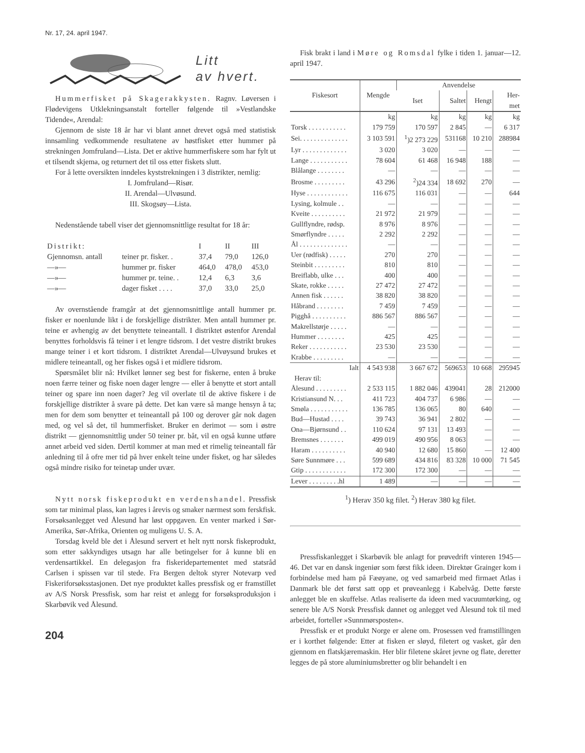Nr. 17, 24. april 1947.
Litt
av hvert.
Hummerfisket på Skagerakkysten. Ragnv. Løversen i Flødevigens Utklekningsanstalt forteller følgende til »Vestlandske Tidende«, Arendal:
Gjennom de siste 18 år har vi blant annet drevet også med statistisk innsamling vedkommende resultatene av høstfisket etter hummer på strekningen Jomfruland—Lista. Det er aktive hummerfiskere som har fylt ut et tilsendt skjema, og returnert det til oss etter fiskets slutt.
For å lette oversikten inndeles kyststrekningen i 3 distrikter, nemlig:
I. Jomfruland—Risør.
II. Arendal—Ulvøsund.
III. Skogsøy—Lista.
Nedenstående tabell viser det gjennomsnittlige resultat for 18 år:
| Distrikt: | | I | II | III |
| Gjennomsn. antall | teiner pr. fisker. . | 37,4 | 79,0 | 126,0 |
| —»— | hummer pr. fisker | 464,0 | 478,0 | 453,0 |
| —»— | hummer pr. teine. . | 12,4 | 6,3 | 3,6 |
| —»— | dager fisket . . . . | 37,0 | 33,0 | 25,0 |
Av overnstående framgår at det gjennomsnittlige antall hummer pr. fisker er noenlunde likt i de forskjellige distrikter. Men antall hummer pr. teine er avhengig av det benyttete teineantall. I distriktet østenfor Arendal benyttes forholdsvis få teiner i et lengre tidsrom. I det vestre distrikt brukes mange teiner i et kort tidsrom. I distriktet Arendal—Ulvøysund brukes et midlere teineantall, og her fiskes også i et midlere tidsrom.
Spørsmålet blir nå: Hvilket lønner seg best for fiskerne, enten å bruke noen færre teiner og fiske noen dager lengre — eller å benytte et stort antall teiner og spare inn noen dager? Jeg vil overlate til de aktive fiskere i de forskjellige distrikter å svare på dette. Det kan være så mange hensyn å ta; men for dem som benytter et teineantall på 100 og derover går nok dagen med, og vel så det, til hummerfisket. Bruker en derimot — som i østre distrikt — gjennomsnittlig under 50 teiner pr. båt, vil en også kunne utføre annet arbeid ved siden. Dertil kommer at man med et rimelig teineantall får anledning til å ofre mer tid på hver enkelt teine under fisket, og har således også mindre risiko for teinetap under uvær.
Nytt norsk fiskeprodukt en verdenshandel. Pressfisk som tar minimal plass, kan lagres i årevis og smaker nærmest som ferskfisk. Forsøksanlegget ved Ålesund har løst oppgaven. En venter marked i Sør-Amerika, Sør-Afrika, Orienten og muligens U. S. A.
Torsdag kveld ble det i Ålesund servert et helt nytt norsk fiskeprodukt, som etter sakkyndiges utsagn har alle betingelser for å kunne bli en verdensartikkel. En delegasjon fra fiskeridepartementet med statsråd Carlsen i spissen var til stede. Fra Bergen deltok styrer Notevarp ved Fiskeriforsøksstasjonen. Det nye produktet kalles pressfisk og er framstillet av A/S Norsk Pressfisk, som har reist et anlegg for forsøksproduksjon i Skarbøvik ved Ålesund.
204
Fisk brakt i land i Møre og Romsdal fylke i tiden 1. januar—12. april 1947.
| Fiskesort | Mengde | Anvendelse | | | |
| --- | --- | --- | --- | --- | --- |
| | | Iset | Saltet | Hengt | Her- met |
| | kg | kg | kg | kg | kg |
| Torsk . . . . . . . . . . . | 179 759 | 170 597 | 2 845 | — | 6 317 |
| Sei. . . . . . . . . . . . . . | 3 103 591 | <sup>1</sup>)2 273 229 | 531168 | 10 210 | 288984 |
| Lyr . . . . . . . . . . . . . | 3 020 | 3 020 | — | — | — |
| Lange . . . . . . . . . . . | 78 604 | 61 468 | 16 948 | 188 | — |
| Blålange . . . . . . . . | — | — | — | — | — |
| Brosme . . . . . . . . . | 43 296 | <sup>2</sup>)24 334 | 18 692 | 270 | — |
| Hyse . . . . . . . . . . . . | 116 675 | 116 031 | — | — | 644 |
| Lysing, kolmule . . | — | — | — | — | — |
| Kveite . . . . . . . . . . | 21 972 | 21 979 | — | — | — |
| Gullflyndre, rødsp. | 8 976 | 8 976 | — | — | — |
| Smørflyndre . . . . . | 2 292 | 2 292 | — | — | — |
| Ål . . . . . . . . . . . . . . | — | — | — | — | — |
| Uer (rødfisk) . . . . . | 270 | 270 | — | — | — |
| Steinbit . . . . . . . . . | 810 | 810 | — | — | — |
| Breiflabb, ulke . . . | 400 | 400 | — | — | — |
| Skate, rokke . . . . . | 27 472 | 27 472 | — | — | — |
| Annen fisk . . . . . . | 38 820 | 38 820 | — | — | — |
| Håbrand . . . . . . . . | 7 459 | 7 459 | — | — | — |
| Pigghå . . . . . . . . . . | 886 567 | 886 567 | — | — | — |
| Makrellstørje . . . . . | — | — | — | — | — |
| Hummer . . . . . . . . | 425 | 425 | — | — | — |
| Reker . . . . . . . . . . . | 23 530 | 23 530 | — | — | — |
| Krabbe . . . . . . . . . | — | — | — | — | — |
| Ialt | 4 543 938 | 3 667 672 | 569653 | 10 668 | 295945 |
| Herav til: | | | | | |
| Ålesund . . . . . . . . . | 2 533 115 | 1 882 046 | 439041 | 28 | 212000 |
| Kristiansund N. . . | 411 723 | 404 737 | 6 986 | — | — |
| Smøla . . . . . . . . . . . | 136 785 | 136 065 | 80 | 640 | — |
| Bud—Hustad . . . . | 39 743 | 36 941 | 2 802 | — | — |
| Ona—Bjørnsund . . | 110 624 | 97 131 | 13 493 | — | — |
| Bremsnes . . . . . . . | 499 019 | 490 956 | 8 063 | — | — |
| Haram . . . . . . . . . . | 40 940 | 12 680 | 15 860 | — | 12 400 |
| Søre Sunnmøre . . . | 599 689 | 434 816 | 83 328 | 10 000 | 71 545 |
| Gtip . . . . . . . . . . . . | 172 300 | 172 300 | — | — | — |
| Lever . . . . . . . . .hl | 1 489 | — | — | — | — |
<sup>1</sup>) Herav 350 kg filet. <sup>2</sup>) Herav 380 kg filet.
Pressfiskanlegget i Skarbøvik ble anlagt for prøvedrift vinteren 1945—46. Det var en dansk ingeniør som først fikk ideen. Direktør Grainger kom i forbindelse med ham på Fæøyane, og ved samarbeid med firmaet Atlas i Danmark ble det først satt opp et prøveanlegg i Kabelvåg. Dette første anlegget ble en skuffelse. Atlas realiserte da ideen med vacuumtørking, og senere ble A/S Norsk Pressfisk dannet og anlegget ved Ålesund tok til med arbeidet, forteller »Sunnmørsposten«.
Pressfisk er et produkt Norge er alene om. Prosessen ved framstillingen er i korthet følgende: Etter at fisken er sløyd, filetert og vasket, går den gjennom en flatskjæremaskin. Her blir filetene skåret jevne og flate, deretter legges de på store aluminiumsbretter og blir behandelt i en